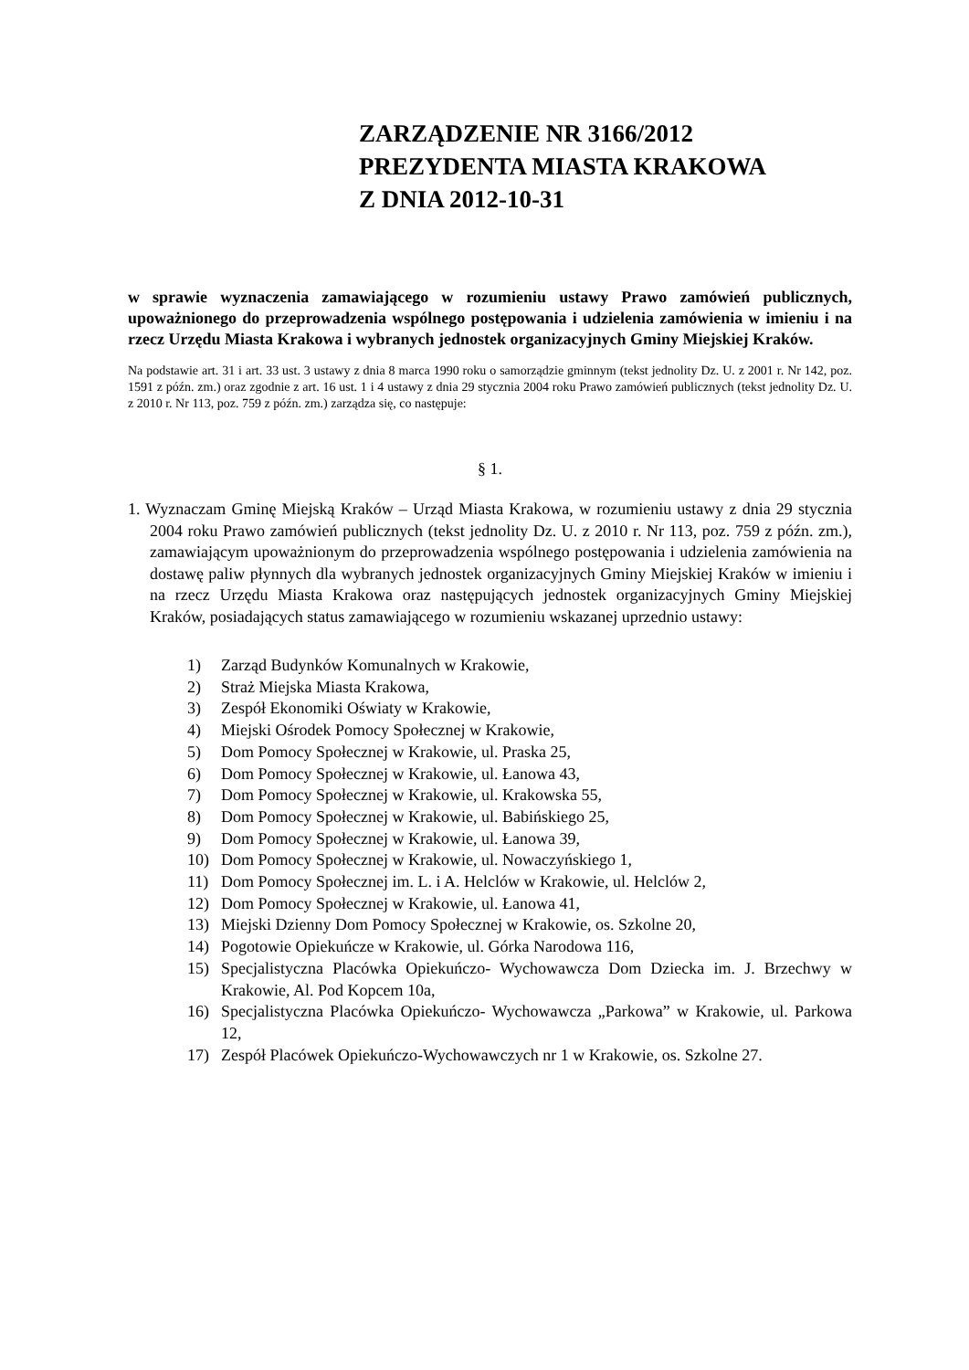ZARZĄDZENIE NR 3166/2012
PREZYDENTA MIASTA KRAKOWA
Z DNIA 2012-10-31
w sprawie wyznaczenia zamawiającego w rozumieniu ustawy Prawo zamówień publicznych, upoważnionego do przeprowadzenia wspólnego postępowania i udzielenia zamówienia w imieniu i na rzecz Urzędu Miasta Krakowa i wybranych jednostek organizacyjnych Gminy Miejskiej Kraków.
Na podstawie art. 31 i art. 33 ust. 3 ustawy z dnia 8 marca 1990 roku o samorządzie gminnym (tekst jednolity Dz. U. z 2001 r. Nr 142, poz. 1591 z późn. zm.) oraz zgodnie z art. 16 ust. 1 i 4 ustawy z dnia 29 stycznia 2004 roku Prawo zamówień publicznych (tekst jednolity Dz. U. z 2010 r. Nr 113, poz. 759 z późn. zm.) zarządza się, co następuje:
§ 1.
1. Wyznaczam Gminę Miejską Kraków – Urząd Miasta Krakowa, w rozumieniu ustawy z dnia 29 stycznia 2004 roku Prawo zamówień publicznych (tekst jednolity Dz. U. z 2010 r. Nr 113, poz. 759 z późn. zm.), zamawiającym upoważnionym do przeprowadzenia wspólnego postępowania i udzielenia zamówienia na dostawę paliw płynnych dla wybranych jednostek organizacyjnych Gminy Miejskiej Kraków w imieniu i na rzecz Urzędu Miasta Krakowa oraz następujących jednostek organizacyjnych Gminy Miejskiej Kraków, posiadających status zamawiającego w rozumieniu wskazanej uprzednio ustawy:
1) Zarząd Budynków Komunalnych w Krakowie,
2) Straż Miejska Miasta Krakowa,
3) Zespół Ekonomiki Oświaty w Krakowie,
4) Miejski Ośrodek Pomocy Społecznej w Krakowie,
5) Dom Pomocy Społecznej w Krakowie, ul. Praska 25,
6) Dom Pomocy Społecznej w Krakowie, ul. Łanowa 43,
7) Dom Pomocy Społecznej w Krakowie, ul. Krakowska 55,
8) Dom Pomocy Społecznej w Krakowie, ul. Babińskiego 25,
9) Dom Pomocy Społecznej w Krakowie, ul. Łanowa 39,
10) Dom Pomocy Społecznej w Krakowie, ul. Nowaczyńskiego 1,
11) Dom Pomocy Społecznej im. L. i A. Helclów w Krakowie, ul. Helclów 2,
12) Dom Pomocy Społecznej w Krakowie, ul. Łanowa 41,
13) Miejski Dzienny Dom Pomocy Społecznej w Krakowie, os. Szkolne 20,
14) Pogotowie Opiekuńcze w Krakowie, ul. Górka Narodowa 116,
15) Specjalistyczna Placówka Opiekuńczo- Wychowawcza Dom Dziecka im. J. Brzechwy w Krakowie, Al. Pod Kopcem 10a,
16) Specjalistyczna Placówka Opiekuńczo- Wychowawcza „Parkowa” w Krakowie, ul. Parkowa 12,
17) Zespół Placówek Opiekuńczo-Wychowawczych nr 1 w Krakowie, os. Szkolne 27.